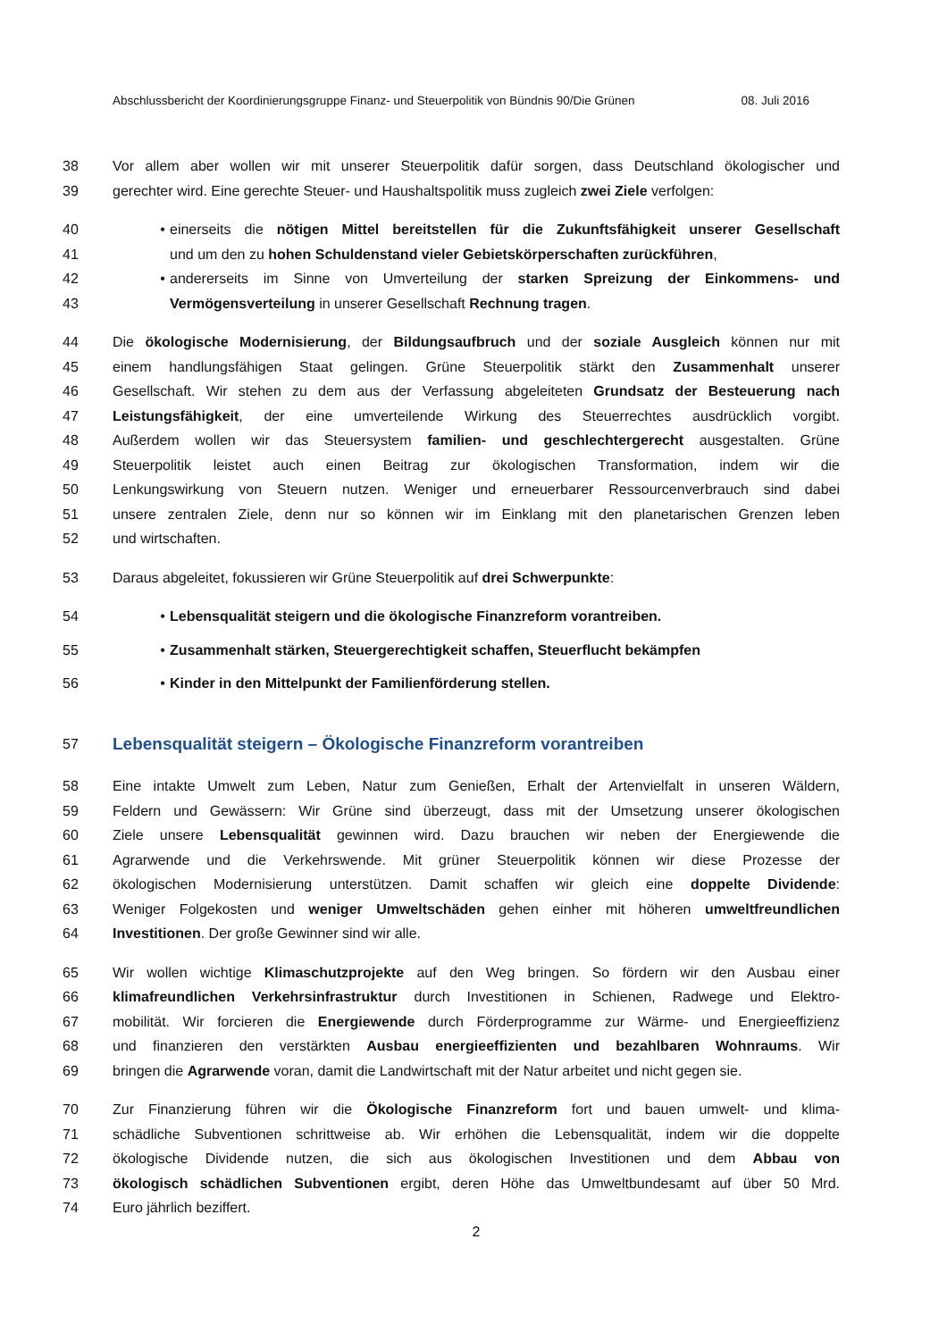Abschlussbericht der Koordinierungsgruppe Finanz- und Steuerpolitik von Bündnis 90/Die Grünen 08. Juli 2016
38 Vor allem aber wollen wir mit unserer Steuerpolitik dafür sorgen, dass Deutschland ökologischer und
39 gerechter wird. Eine gerechte Steuer- und Haushaltspolitik muss zugleich zwei Ziele verfolgen:
40 • einerseits die nötigen Mittel bereitstellen für die Zukunftsfähigkeit unserer Gesellschaft
41 und um den zu hohen Schuldenstand vieler Gebietskörperschaften zurückführen,
42 • andererseits im Sinne von Umverteilung der starken Spreizung der Einkommens- und
43 Vermögensverteilung in unserer Gesellschaft Rechnung tragen.
44 Die ökologische Modernisierung, der Bildungsaufbruch und der soziale Ausgleich können nur mit
45 einem handlungsfähigen Staat gelingen. Grüne Steuerpolitik stärkt den Zusammenhalt unserer
46 Gesellschaft. Wir stehen zu dem aus der Verfassung abgeleiteten Grundsatz der Besteuerung nach
47 Leistungsfähigkeit, der eine umverteilende Wirkung des Steuerrechtes ausdrücklich vorgibt.
48 Außerdem wollen wir das Steuersystem familien- und geschlechtergerecht ausgestalten. Grüne
49 Steuerpolitik leistet auch einen Beitrag zur ökologischen Transformation, indem wir die
50 Lenkungswirkung von Steuern nutzen. Weniger und erneuerbarer Ressourcenverbrauch sind dabei
51 unsere zentralen Ziele, denn nur so können wir im Einklang mit den planetarischen Grenzen leben
52 und wirtschaften.
53 Daraus abgeleitet, fokussieren wir Grüne Steuerpolitik auf drei Schwerpunkte:
54 • Lebensqualität steigern und die ökologische Finanzreform vorantreiben.
55 • Zusammenhalt stärken, Steuergerechtigkeit schaffen, Steuerflucht bekämpfen
56 • Kinder in den Mittelpunkt der Familienförderung stellen.
57
Lebensqualität steigern – Ökologische Finanzreform vorantreiben
58 Eine intakte Umwelt zum Leben, Natur zum Genießen, Erhalt der Artenvielfalt in unseren Wäldern,
59 Feldern und Gewässern: Wir Grüne sind überzeugt, dass mit der Umsetzung unserer ökologischen
60 Ziele unsere Lebensqualität gewinnen wird. Dazu brauchen wir neben der Energiewende die
61 Agrarwende und die Verkehrswende. Mit grüner Steuerpolitik können wir diese Prozesse der
62 ökologischen Modernisierung unterstützen. Damit schaffen wir gleich eine doppelte Dividende:
63 Weniger Folgekosten und weniger Umweltschäden gehen einher mit höheren umweltfreundlichen
64 Investitionen. Der große Gewinner sind wir alle.
65 Wir wollen wichtige Klimaschutzprojekte auf den Weg bringen. So fördern wir den Ausbau einer
66 klimafreundlichen Verkehrsinfrastruktur durch Investitionen in Schienen, Radwege und Elektro-
67 mobilität. Wir forcieren die Energiewende durch Förderprogramme zur Wärme- und Energieeffizienz
68 und finanzieren den verstärkten Ausbau energieeffizienten und bezahlbaren Wohnraums. Wir
69 bringen die Agrarwende voran, damit die Landwirtschaft mit der Natur arbeitet und nicht gegen sie.
70 Zur Finanzierung führen wir die Ökologische Finanzreform fort und bauen umwelt- und klima-
71 schädliche Subventionen schrittweise ab. Wir erhöhen die Lebensqualität, indem wir die doppelte
72 ökologische Dividende nutzen, die sich aus ökologischen Investitionen und dem Abbau von
73 ökologisch schädlichen Subventionen ergibt, deren Höhe das Umweltbundesamt auf über 50 Mrd.
74 Euro jährlich beziffert.
2